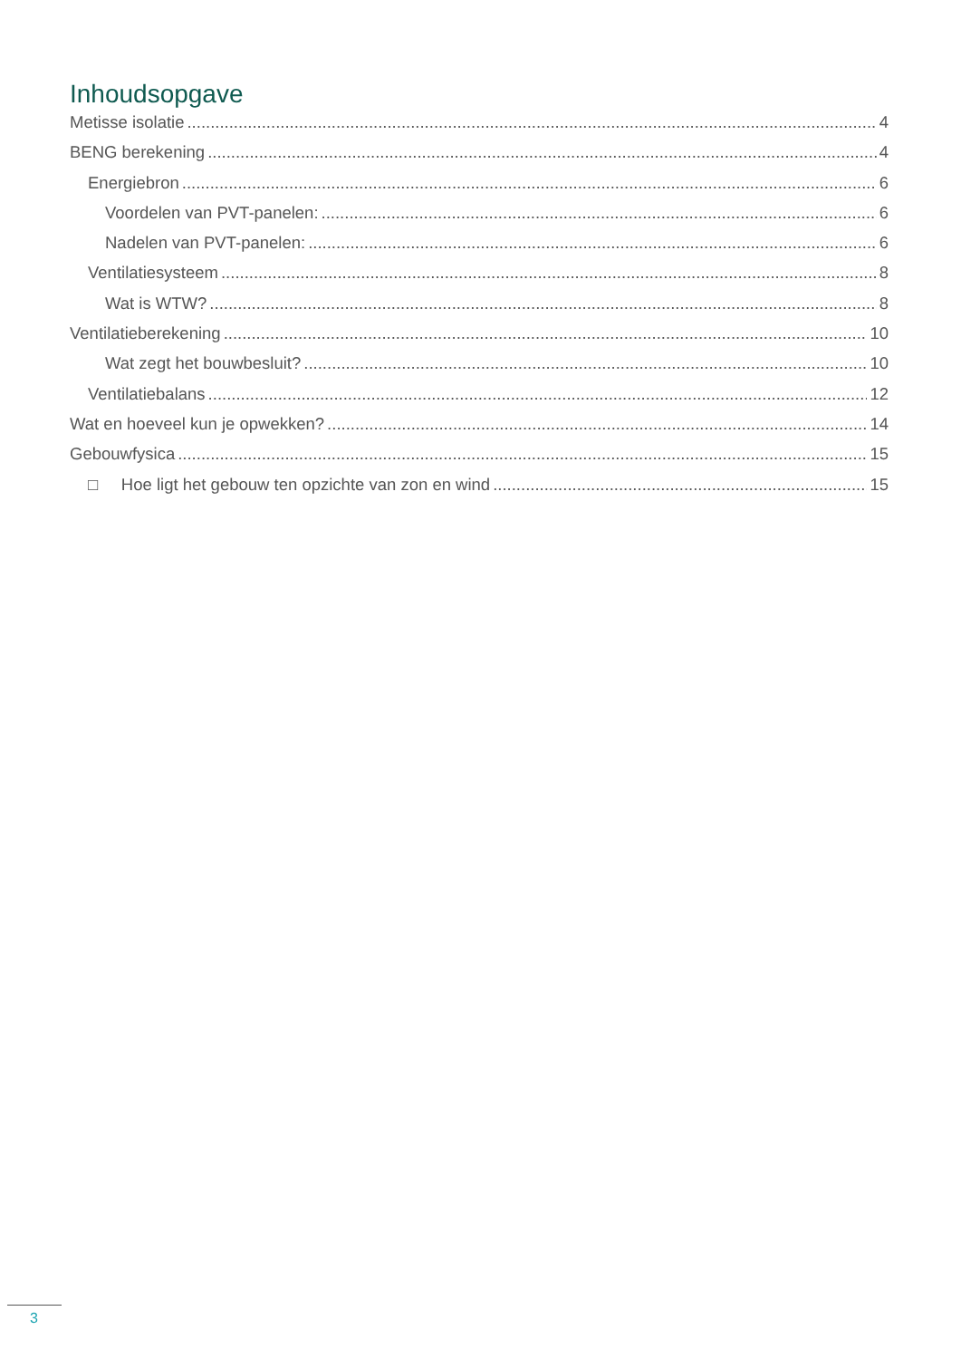Inhoudsopgave
Metisse isolatie 4
BENG berekening 4
Energiebron 6
Voordelen van PVT-panelen: 6
Nadelen van PVT-panelen: 6
Ventilatiesysteem 8
Wat is WTW? 8
Ventilatieberekening 10
Wat zegt het bouwbesluit? 10
Ventilatiebalans 12
Wat en hoeveel kun je opwekken? 14
Gebouwfysica 15
□ Hoe ligt het gebouw ten opzichte van zon en wind 15
3